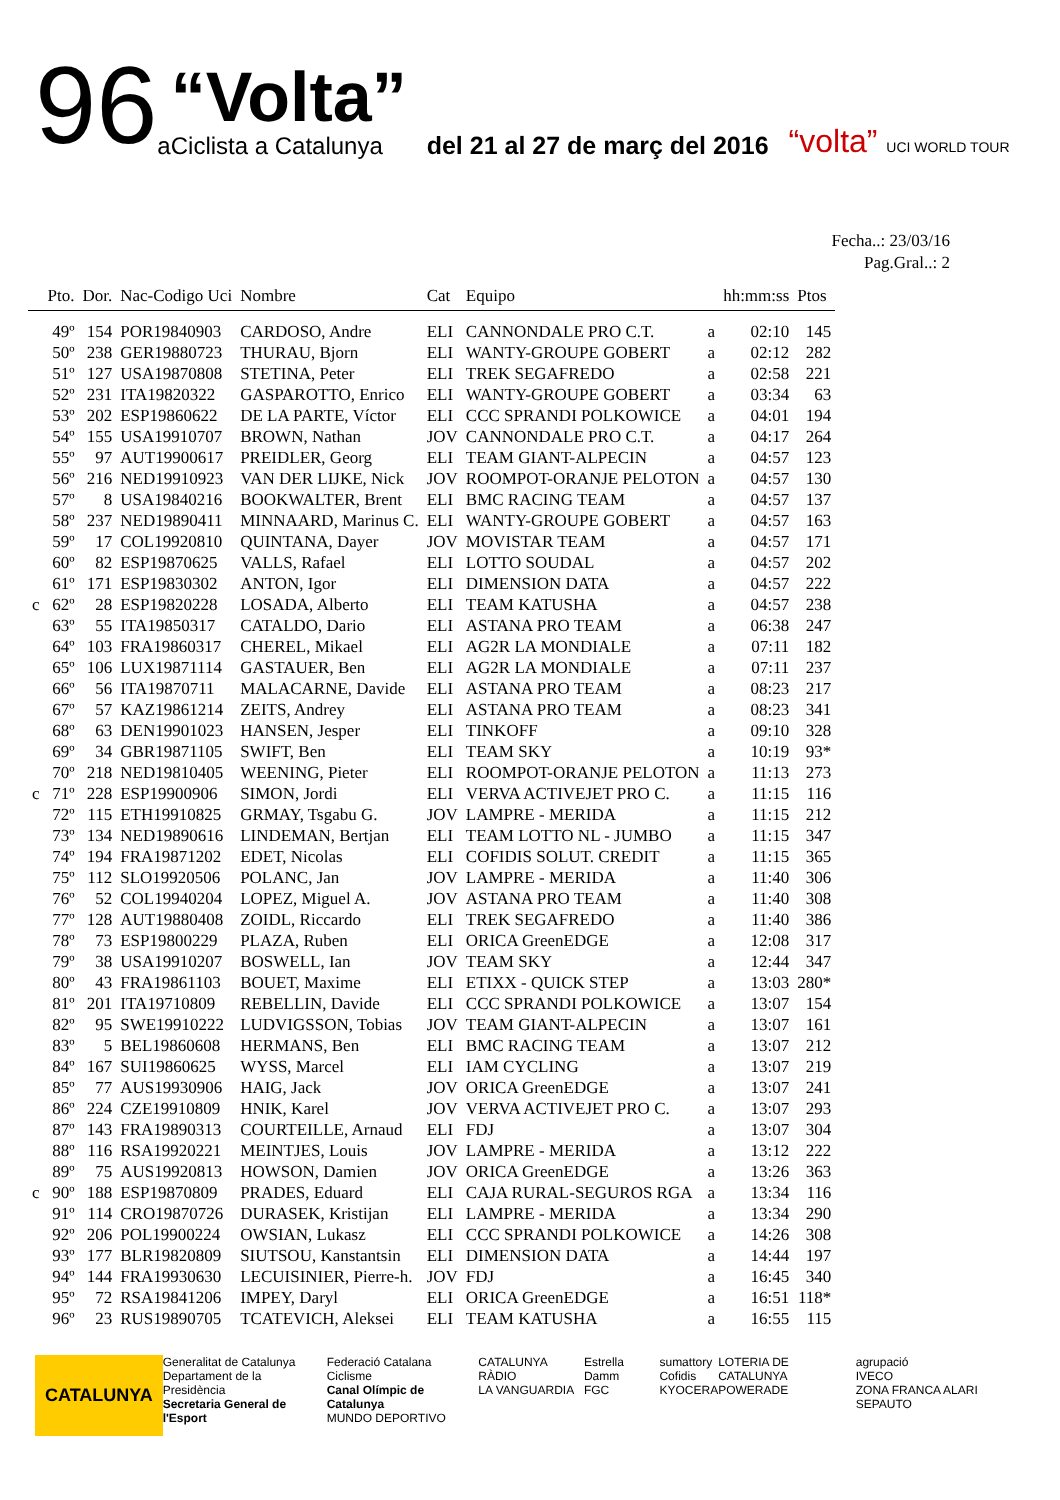96 a
“Volta”
Ciclista a Catalunya
del 21 al 27 de març del 2016 “volta” UCI WORLD TOUR
Fecha..: 23/03/16
Pag.Gral..: 2
| | Pto. | Dor. | Nac-Codigo Uci | Nombre | Cat | Equipo | | hh:mm:ss | Ptos |
| --- | --- | --- | --- | --- | --- | --- | --- | --- | --- |
| | 49º | 154 | POR19840903 | CARDOSO, Andre | ELI | CANNONDALE PRO C.T. | a | 02:10 | 145 |
| | 50º | 238 | GER19880723 | THURAU, Bjorn | ELI | WANTY-GROUPE GOBERT | a | 02:12 | 282 |
| | 51º | 127 | USA19870808 | STETINA, Peter | ELI | TREK SEGAFREDO | a | 02:58 | 221 |
| | 52º | 231 | ITA19820322 | GASPAROTTO, Enrico | ELI | WANTY-GROUPE GOBERT | a | 03:34 | 63 |
| | 53º | 202 | ESP19860622 | DE LA PARTE, Víctor | ELI | CCC SPRANDI POLKOWICE | a | 04:01 | 194 |
| | 54º | 155 | USA19910707 | BROWN, Nathan | JOV | CANNONDALE PRO C.T. | a | 04:17 | 264 |
| | 55º | 97 | AUT19900617 | PREIDLER, Georg | ELI | TEAM GIANT-ALPECIN | a | 04:57 | 123 |
| | 56º | 216 | NED19910923 | VAN DER LIJKE, Nick | JOV | ROOMPOT-ORANJE PELOTON | a | 04:57 | 130 |
| | 57º | 8 | USA19840216 | BOOKWALTER, Brent | ELI | BMC RACING TEAM | a | 04:57 | 137 |
| | 58º | 237 | NED19890411 | MINNAARD, Marinus C. | ELI | WANTY-GROUPE GOBERT | a | 04:57 | 163 |
| | 59º | 17 | COL19920810 | QUINTANA, Dayer | JOV | MOVISTAR TEAM | a | 04:57 | 171 |
| | 60º | 82 | ESP19870625 | VALLS, Rafael | ELI | LOTTO SOUDAL | a | 04:57 | 202 |
| | 61º | 171 | ESP19830302 | ANTON, Igor | ELI | DIMENSION DATA | a | 04:57 | 222 |
| c | 62º | 28 | ESP19820228 | LOSADA, Alberto | ELI | TEAM KATUSHA | a | 04:57 | 238 |
| | 63º | 55 | ITA19850317 | CATALDO, Dario | ELI | ASTANA PRO TEAM | a | 06:38 | 247 |
| | 64º | 103 | FRA19860317 | CHEREL, Mikael | ELI | AG2R LA MONDIALE | a | 07:11 | 182 |
| | 65º | 106 | LUX19871114 | GASTAUER, Ben | ELI | AG2R LA MONDIALE | a | 07:11 | 237 |
| | 66º | 56 | ITA19870711 | MALACARNE, Davide | ELI | ASTANA PRO TEAM | a | 08:23 | 217 |
| | 67º | 57 | KAZ19861214 | ZEITS, Andrey | ELI | ASTANA PRO TEAM | a | 08:23 | 341 |
| | 68º | 63 | DEN19901023 | HANSEN, Jesper | ELI | TINKOFF | a | 09:10 | 328 |
| | 69º | 34 | GBR19871105 | SWIFT, Ben | ELI | TEAM SKY | a | 10:19 | 93* |
| | 70º | 218 | NED19810405 | WEENING, Pieter | ELI | ROOMPOT-ORANJE PELOTON | a | 11:13 | 273 |
| c | 71º | 228 | ESP19900906 | SIMON, Jordi | ELI | VERVA ACTIVEJET PRO C. | a | 11:15 | 116 |
| | 72º | 115 | ETH19910825 | GRMAY, Tsgabu G. | JOV | LAMPRE - MERIDA | a | 11:15 | 212 |
| | 73º | 134 | NED19890616 | LINDEMAN, Bertjan | ELI | TEAM LOTTO NL - JUMBO | a | 11:15 | 347 |
| | 74º | 194 | FRA19871202 | EDET, Nicolas | ELI | COFIDIS SOLUT. CREDIT | a | 11:15 | 365 |
| | 75º | 112 | SLO19920506 | POLANC, Jan | JOV | LAMPRE - MERIDA | a | 11:40 | 306 |
| | 76º | 52 | COL19940204 | LOPEZ, Miguel A. | JOV | ASTANA PRO TEAM | a | 11:40 | 308 |
| | 77º | 128 | AUT19880408 | ZOIDL, Riccardo | ELI | TREK SEGAFREDO | a | 11:40 | 386 |
| | 78º | 73 | ESP19800229 | PLAZA, Ruben | ELI | ORICA GreenEDGE | a | 12:08 | 317 |
| | 79º | 38 | USA19910207 | BOSWELL, Ian | JOV | TEAM SKY | a | 12:44 | 347 |
| | 80º | 43 | FRA19861103 | BOUET, Maxime | ELI | ETIXX - QUICK STEP | a | 13:03 | 280* |
| | 81º | 201 | ITA19710809 | REBELLIN, Davide | ELI | CCC SPRANDI POLKOWICE | a | 13:07 | 154 |
| | 82º | 95 | SWE19910222 | LUDVIGSSON, Tobias | JOV | TEAM GIANT-ALPECIN | a | 13:07 | 161 |
| | 83º | 5 | BEL19860608 | HERMANS, Ben | ELI | BMC RACING TEAM | a | 13:07 | 212 |
| | 84º | 167 | SUI19860625 | WYSS, Marcel | ELI | IAM CYCLING | a | 13:07 | 219 |
| | 85º | 77 | AUS19930906 | HAIG, Jack | JOV | ORICA GreenEDGE | a | 13:07 | 241 |
| | 86º | 224 | CZE19910809 | HNIK, Karel | JOV | VERVA ACTIVEJET PRO C. | a | 13:07 | 293 |
| | 87º | 143 | FRA19890313 | COURTEILLE, Arnaud | ELI | FDJ | a | 13:07 | 304 |
| | 88º | 116 | RSA19920221 | MEINTJES, Louis | JOV | LAMPRE - MERIDA | a | 13:12 | 222 |
| | 89º | 75 | AUS19920813 | HOWSON, Damien | JOV | ORICA GreenEDGE | a | 13:26 | 363 |
| c | 90º | 188 | ESP19870809 | PRADES, Eduard | ELI | CAJA RURAL-SEGUROS RGA | a | 13:34 | 116 |
| | 91º | 114 | CRO19870726 | DURASEK, Kristijan | ELI | LAMPRE - MERIDA | a | 13:34 | 290 |
| | 92º | 206 | POL19900224 | OWSIAN, Lukasz | ELI | CCC SPRANDI POLKOWICE | a | 14:26 | 308 |
| | 93º | 177 | BLR19820809 | SIUTSOU, Kanstantsin | ELI | DIMENSION DATA | a | 14:44 | 197 |
| | 94º | 144 | FRA19930630 | LECUISINIER, Pierre-h. | JOV | FDJ | a | 16:45 | 340 |
| | 95º | 72 | RSA19841206 | IMPEY, Daryl | ELI | ORICA GreenEDGE | a | 16:51 | 118* |
| | 96º | 23 | RUS19890705 | TCATEVICH, Aleksei | ELI | TEAM KATUSHA | a | 16:55 | 115 |
CATALUNYA
Generalitat de Catalunya
Departament de la Presidència
Secretaria General de l'Esport
Federació Catalana Ciclisme
Canal Olímpic de Catalunya
MUNDO DEPORTIVO
CATALUNYA RÀDIO
LA VANGUARDIA
Estrella Damm
FGC
sumattory
Cofidis
KYOCERA
LOTERIA DE CATALUNYA
POWERADE
agrupació
IVECO
ZONA FRANCA ALARI SEPAUTO